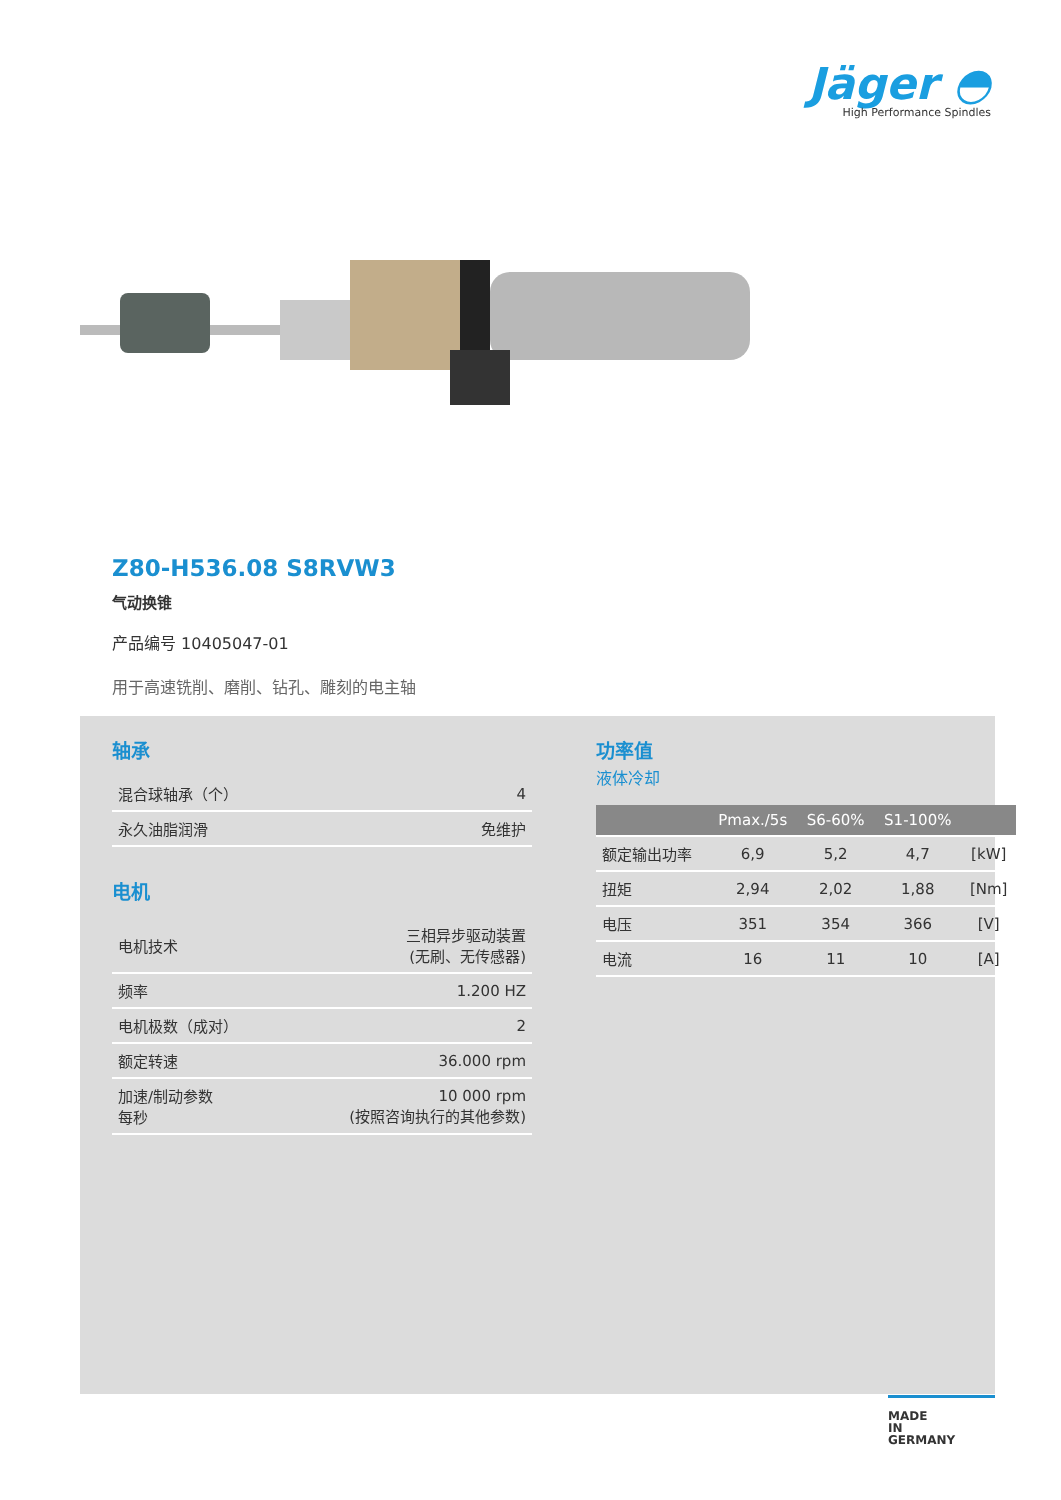Jäger ◓
High Performance Spindles
Z80-H536.08 S8RVW3
气动换锥
产品编号 10405047-01
用于高速铣削、磨削、钻孔、雕刻的电主轴
轴承
| 混合球轴承（个） | 4 |
| 永久油脂润滑 | 免维护 |
电机
| 电机技术 | 三相异步驱动装置 (无刷、无传感器) |
| 频率 | 1.200 HZ |
| 电机极数（成对） | 2 |
| 额定转速 | 36.000 rpm |
| 加速/制动参数 每秒 | 10 000 rpm (按照咨询执行的其他参数) |
功率值
液体冷却
| | Pmax./5s | S6-60% | S1-100% | |
| --- | --- | --- | --- | --- |
| 额定输出功率 | 6,9 | 5,2 | 4,7 | [kW] |
| 扭矩 | 2,94 | 2,02 | 1,88 | [Nm] |
| 电压 | 351 | 354 | 366 | [V] |
| 电流 | 16 | 11 | 10 | [A] |
MADE
IN
GERMANY